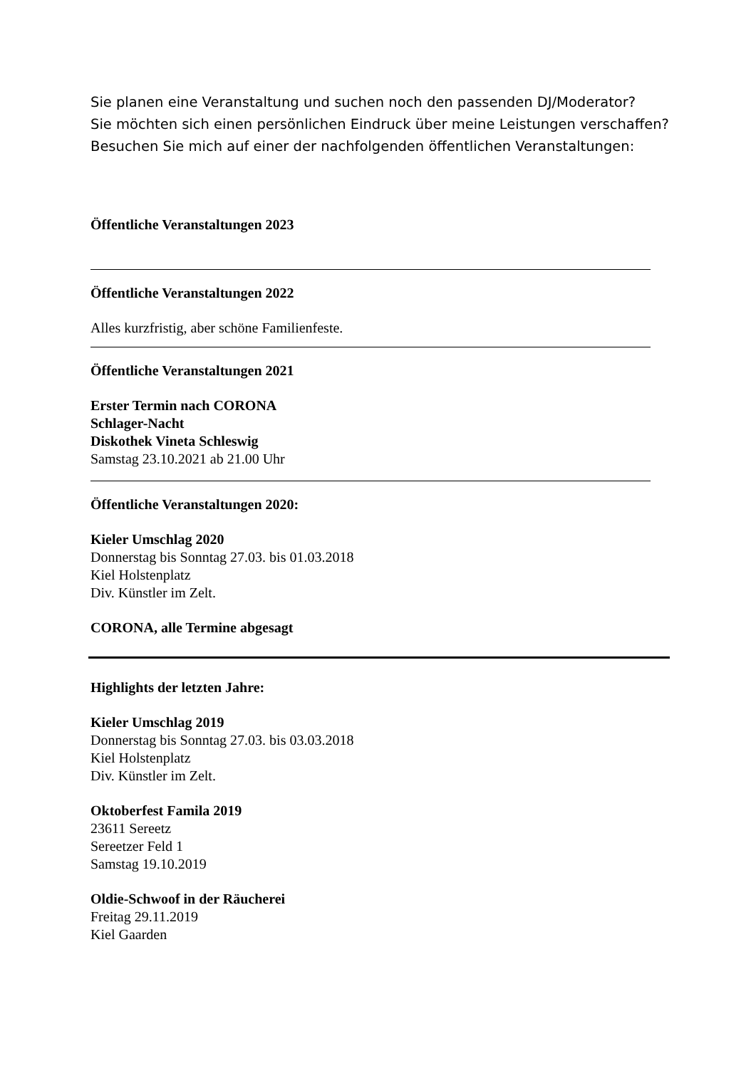Sie planen eine Veranstaltung und suchen noch den passenden DJ/Moderator?
Sie möchten sich einen persönlichen Eindruck über meine Leistungen verschaffen?
Besuchen Sie mich auf einer der nachfolgenden öffentlichen Veranstaltungen:
Öffentliche Veranstaltungen 2023
Öffentliche Veranstaltungen 2022
Alles kurzfristig, aber schöne Familienfeste.
Öffentliche Veranstaltungen 2021
Erster Termin nach CORONA
Schlager-Nacht
Diskothek Vineta Schleswig
Samstag 23.10.2021 ab 21.00 Uhr
Öffentliche Veranstaltungen 2020:
Kieler Umschlag 2020
Donnerstag bis Sonntag 27.03. bis 01.03.2018
Kiel Holstenplatz
Div. Künstler im Zelt.
CORONA, alle Termine abgesagt
Highlights der letzten Jahre:
Kieler Umschlag 2019
Donnerstag bis Sonntag 27.03. bis 03.03.2018
Kiel Holstenplatz
Div. Künstler im Zelt.
Oktoberfest Famila 2019
23611 Sereetz
Sereetzer Feld 1
Samstag 19.10.2019
Oldie-Schwoof in der Räucherei
Freitag 29.11.2019
Kiel Gaarden